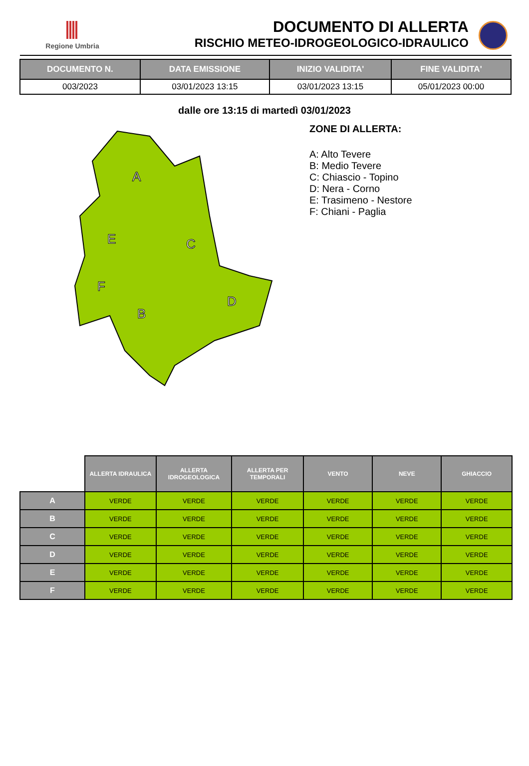Regione Umbria
DOCUMENTO DI ALLERTA
RISCHIO METEO-IDROGEOLOGICO-IDRAULICO
| DOCUMENTO N. | DATA EMISSIONE | INIZIO VALIDITA' | FINE VALIDITA' |
| --- | --- | --- | --- |
| 003/2023 | 03/01/2023 13:15 | 03/01/2023 13:15 | 05/01/2023 00:00 |
dalle ore 13:15 di martedì 03/01/2023
A
E
C
F
B
D
ZONE DI ALLERTA:
A: Alto Tevere
B: Medio Tevere
C: Chiascio - Topino
D: Nera - Corno
E: Trasimeno - Nestore
F: Chiani - Paglia
| | ALLERTA IDRAULICA | ALLERTA IDROGEOLOGICA | ALLERTA PER TEMPORALI | VENTO | NEVE | GHIACCIO |
| --- | --- | --- | --- | --- | --- | --- |
| A | VERDE | VERDE | VERDE | VERDE | VERDE | VERDE |
| B | VERDE | VERDE | VERDE | VERDE | VERDE | VERDE |
| C | VERDE | VERDE | VERDE | VERDE | VERDE | VERDE |
| D | VERDE | VERDE | VERDE | VERDE | VERDE | VERDE |
| E | VERDE | VERDE | VERDE | VERDE | VERDE | VERDE |
| F | VERDE | VERDE | VERDE | VERDE | VERDE | VERDE |